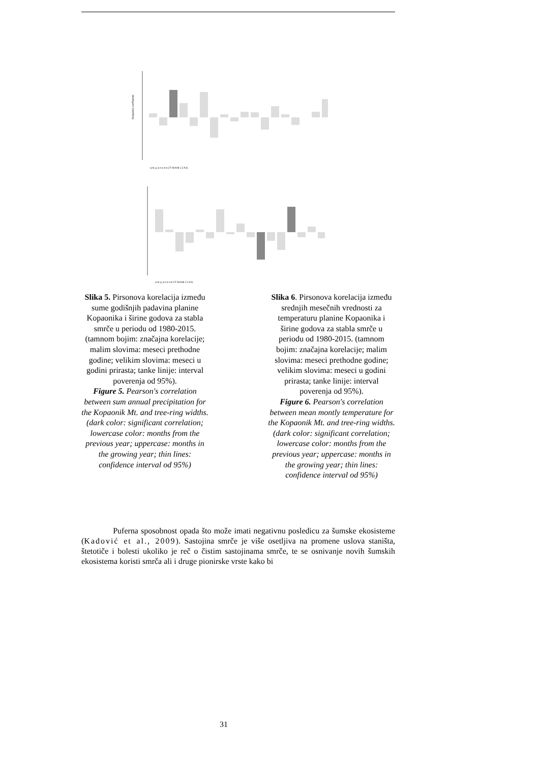Response coefficients
a m j j a s o n d J F M A M J J A S
a m j j a s o n d J F M A M J J A S
Slika 5. Pirsonova korelacija između sume godišnjih padavina planine Kopaonika i širine godova za stabla smrče u periodu od 1980-2015. (tamnom bojim: značajna korelacije; malim slovima: meseci prethodne godine; velikim slovima: meseci u godini prirasta; tanke linije: interval poverenja od 95%).
Figure 5. Pearson's correlation between sum annual precipitation for the Kopaonik Mt. and tree-ring widths. (dark color: significant correlation; lowercase color: months from the previous year; uppercase: months in the growing year; thin lines: confidence interval od 95%)
Slika 6. Pirsonova korelacija između srednjih mesečnih vrednosti za temperaturu planine Kopaonika i širine godova za stabla smrče u periodu od 1980-2015. (tamnom bojim: značajna korelacije; malim slovima: meseci prethodne godine; velikim slovima: meseci u godini prirasta; tanke linije: interval poverenja od 95%).
Figure 6. Pearson's correlation between mean montly temperature for the Kopaonik Mt. and tree-ring widths. (dark color: significant correlation; lowercase color: months from the previous year; uppercase: months in the growing year; thin lines: confidence interval od 95%)
Puferna sposobnost opada što može imati negativnu posledicu za šumske ekosisteme (Kadović et al., 2009). Sastojina smrče je više osetljiva na promene uslova staništa, štetotiče i bolesti ukoliko je reč o čistim sastojinama smrče, te se osnivanje novih šumskih ekosistema koristi smrča ali i druge pionirske vrste kako bi
31